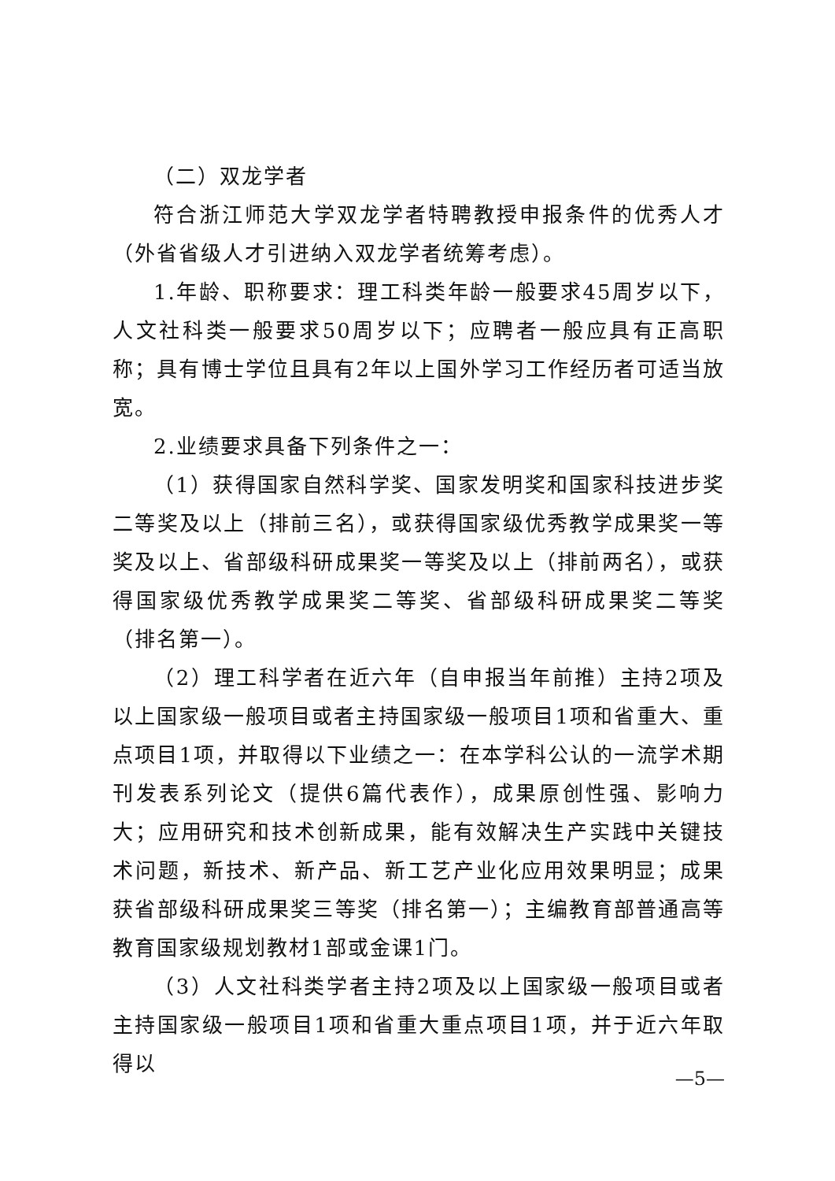（二）双龙学者
符合浙江师范大学双龙学者特聘教授申报条件的优秀人才（外省省级人才引进纳入双龙学者统筹考虑）。
1.年龄、职称要求：理工科类年龄一般要求45周岁以下，人文社科类一般要求50周岁以下；应聘者一般应具有正高职称；具有博士学位且具有2年以上国外学习工作经历者可适当放宽。
2.业绩要求具备下列条件之一：
（1）获得国家自然科学奖、国家发明奖和国家科技进步奖二等奖及以上（排前三名），或获得国家级优秀教学成果奖一等奖及以上、省部级科研成果奖一等奖及以上（排前两名），或获得国家级优秀教学成果奖二等奖、省部级科研成果奖二等奖（排名第一）。
（2）理工科学者在近六年（自申报当年前推）主持2项及以上国家级一般项目或者主持国家级一般项目1项和省重大、重点项目1项，并取得以下业绩之一：在本学科公认的一流学术期刊发表系列论文（提供6篇代表作），成果原创性强、影响力大；应用研究和技术创新成果，能有效解决生产实践中关键技术问题，新技术、新产品、新工艺产业化应用效果明显；成果获省部级科研成果奖三等奖（排名第一）；主编教育部普通高等教育国家级规划教材1部或金课1门。
（3）人文社科类学者主持2项及以上国家级一般项目或者主持国家级一般项目1项和省重大重点项目1项，并于近六年取得以
—5—